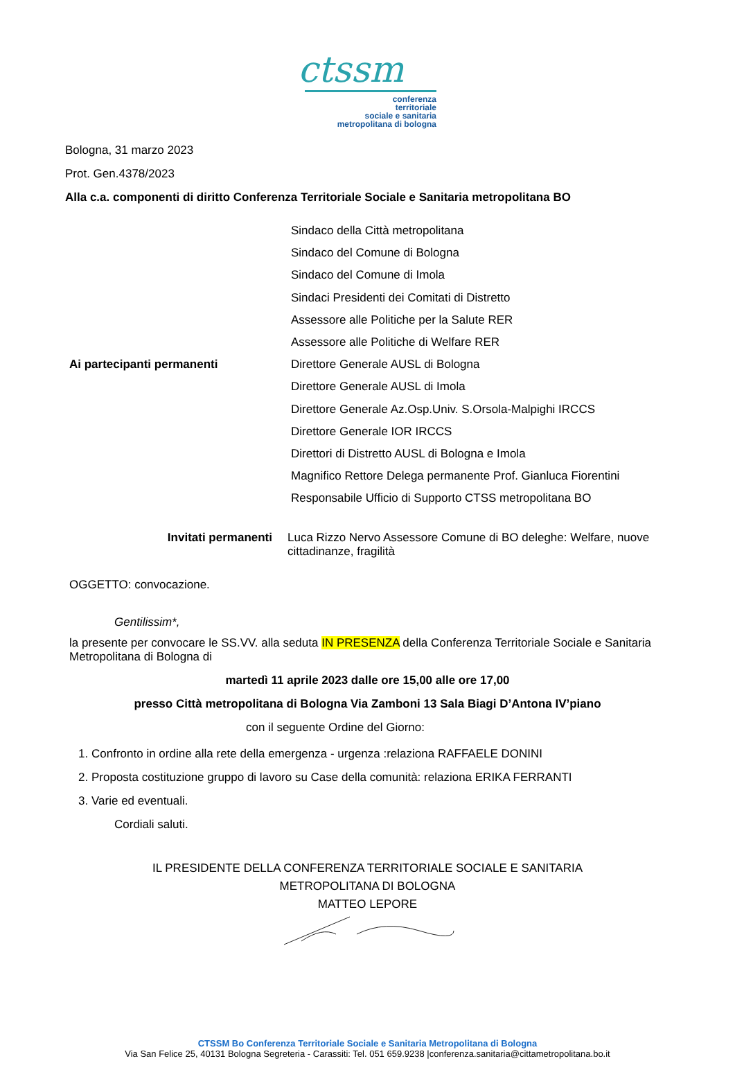ctssm
conferenza
territoriale
sociale e sanitaria
metropolitana di bologna
Bologna, 31 marzo 2023
Prot. Gen.4378/2023
Alla c.a. componenti di diritto Conferenza Territoriale Sociale e Sanitaria metropolitana BO
Ai partecipanti permanenti
Sindaco della Città metropolitana
Sindaco del Comune di Bologna
Sindaco del Comune di Imola
Sindaci Presidenti dei Comitati di Distretto
Assessore alle Politiche per la Salute RER
Assessore alle Politiche di Welfare RER
Direttore Generale AUSL di Bologna
Direttore Generale AUSL di Imola
Direttore Generale Az.Osp.Univ. S.Orsola-Malpighi IRCCS
Direttore Generale IOR IRCCS
Direttori di Distretto AUSL di Bologna e Imola
Magnifico Rettore Delega permanente Prof. Gianluca Fiorentini
Responsabile Ufficio di Supporto CTSS metropolitana BO
Invitati permanenti Luca Rizzo Nervo Assessore Comune di BO deleghe: Welfare, nuove cittadinanze, fragilità
OGGETTO: convocazione.
Gentilissim*,
la presente per convocare le SS.VV. alla seduta IN PRESENZA della Conferenza Territoriale Sociale e Sanitaria Metropolitana di Bologna di
martedì 11 aprile 2023 dalle ore 15,00 alle ore 17,00
presso Città metropolitana di Bologna Via Zamboni 13 Sala Biagi D’Antona IV’piano
con il seguente Ordine del Giorno:
1. Confronto in ordine alla rete della emergenza - urgenza :relaziona RAFFAELE DONINI
2. Proposta costituzione gruppo di lavoro su Case della comunità: relaziona ERIKA FERRANTI
3. Varie ed eventuali.
Cordiali saluti.
IL PRESIDENTE DELLA CONFERENZA TERRITORIALE SOCIALE E SANITARIA
METROPOLITANA DI BOLOGNA
MATTEO LEPORE
CTSSM Bo Conferenza Territoriale Sociale e Sanitaria Metropolitana di Bologna
Via San Felice 25, 40131 Bologna Segreteria - Carassiti: Tel. 051 659.9238 |conferenza.sanitaria@cittametropolitana.bo.it